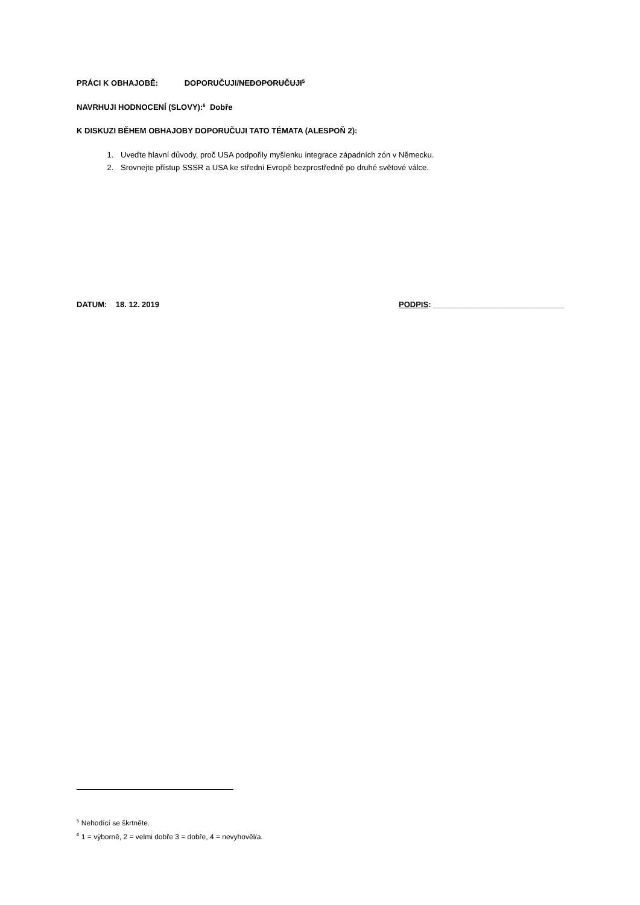PRÁCI K OBHAJOBĚ: DOPORUČUJI/NEDOPORUČUJI<sup>5</sup>
NAVRHUJI HODNOCENÍ (SLOVY):<sup>6</sup> Dobře
K DISKUZI BĚHEM OBHAJOBY DOPORUČUJI TATO TÉMATA (ALESPOŇ 2):
1. Uveďte hlavní důvody, proč USA podpořily myšlenku integrace západních zón v Německu.
2. Srovnejte přístup SSSR a USA ke střední Evropě bezprostředně po druhé světové válce.
DATUM: 18. 12. 2019 PODPIS: ______________________________
<sup>5</sup> Nehodící se škrtněte.
<sup>6</sup> 1 = výborně, 2 = velmi dobře 3 = dobře, 4 = nevyhověl/a.